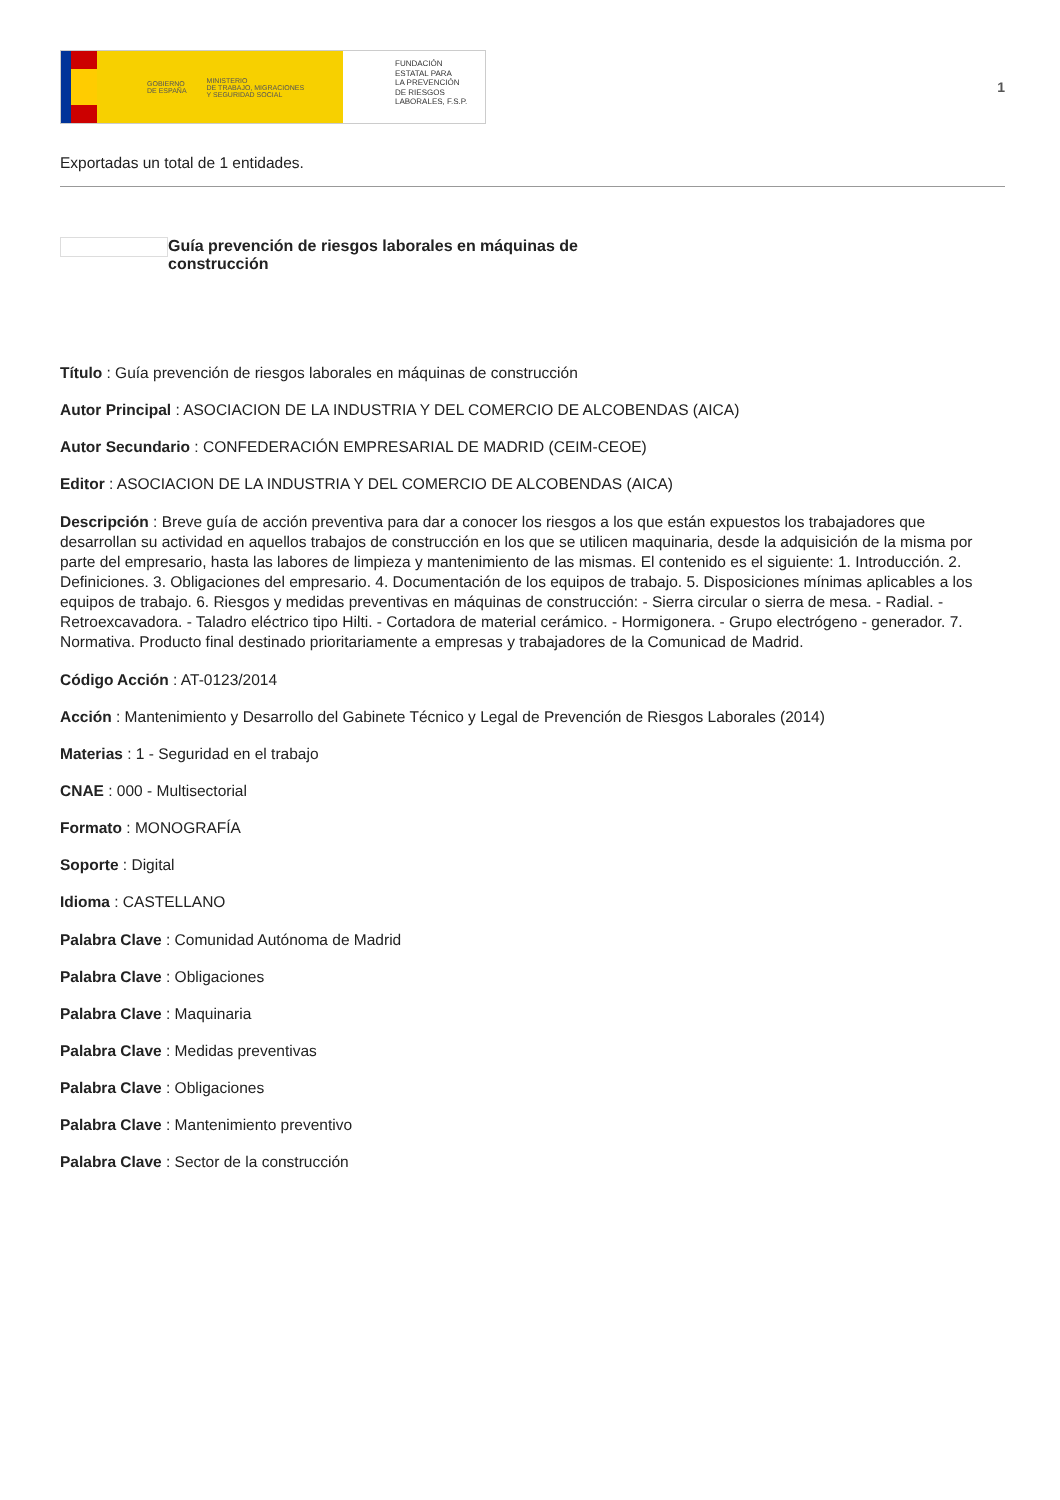GOBIERNO
DE ESPAÑA MINISTERIO
DE TRABAJO, MIGRACIONES
Y SEGURIDAD SOCIAL
FUNDACIÓN
ESTATAL PARA
LA PREVENCIÓN
DE RIESGOS
LABORALES, F.S.P.
1
Exportadas un total de 1 entidades.
Guía prevención de riesgos laborales en máquinas de construcción
Título : Guía prevención de riesgos laborales en máquinas de construcción
Autor Principal : ASOCIACION DE LA INDUSTRIA Y DEL COMERCIO DE ALCOBENDAS (AICA)
Autor Secundario : CONFEDERACIÓN EMPRESARIAL DE MADRID (CEIM-CEOE)
Editor : ASOCIACION DE LA INDUSTRIA Y DEL COMERCIO DE ALCOBENDAS (AICA)
Descripción : Breve guía de acción preventiva para dar a conocer los riesgos a los que están expuestos los trabajadores que desarrollan su actividad en aquellos trabajos de construcción en los que se utilicen maquinaria, desde la adquisición de la misma por parte del empresario, hasta las labores de limpieza y mantenimiento de las mismas. El contenido es el siguiente: 1. Introducción. 2. Definiciones. 3. Obligaciones del empresario. 4. Documentación de los equipos de trabajo. 5. Disposiciones mínimas aplicables a los equipos de trabajo. 6. Riesgos y medidas preventivas en máquinas de construcción: - Sierra circular o sierra de mesa. - Radial. - Retroexcavadora. - Taladro eléctrico tipo Hilti. - Cortadora de material cerámico. - Hormigonera. - Grupo electrógeno - generador. 7. Normativa. Producto final destinado prioritariamente a empresas y trabajadores de la Comunicad de Madrid.
Código Acción : AT-0123/2014
Acción : Mantenimiento y Desarrollo del Gabinete Técnico y Legal de Prevención de Riesgos Laborales (2014)
Materias : 1 - Seguridad en el trabajo
CNAE : 000 - Multisectorial
Formato : MONOGRAFÍA
Soporte : Digital
Idioma : CASTELLANO
Palabra Clave : Comunidad Autónoma de Madrid
Palabra Clave : Obligaciones
Palabra Clave : Maquinaria
Palabra Clave : Medidas preventivas
Palabra Clave : Obligaciones
Palabra Clave : Mantenimiento preventivo
Palabra Clave : Sector de la construcción